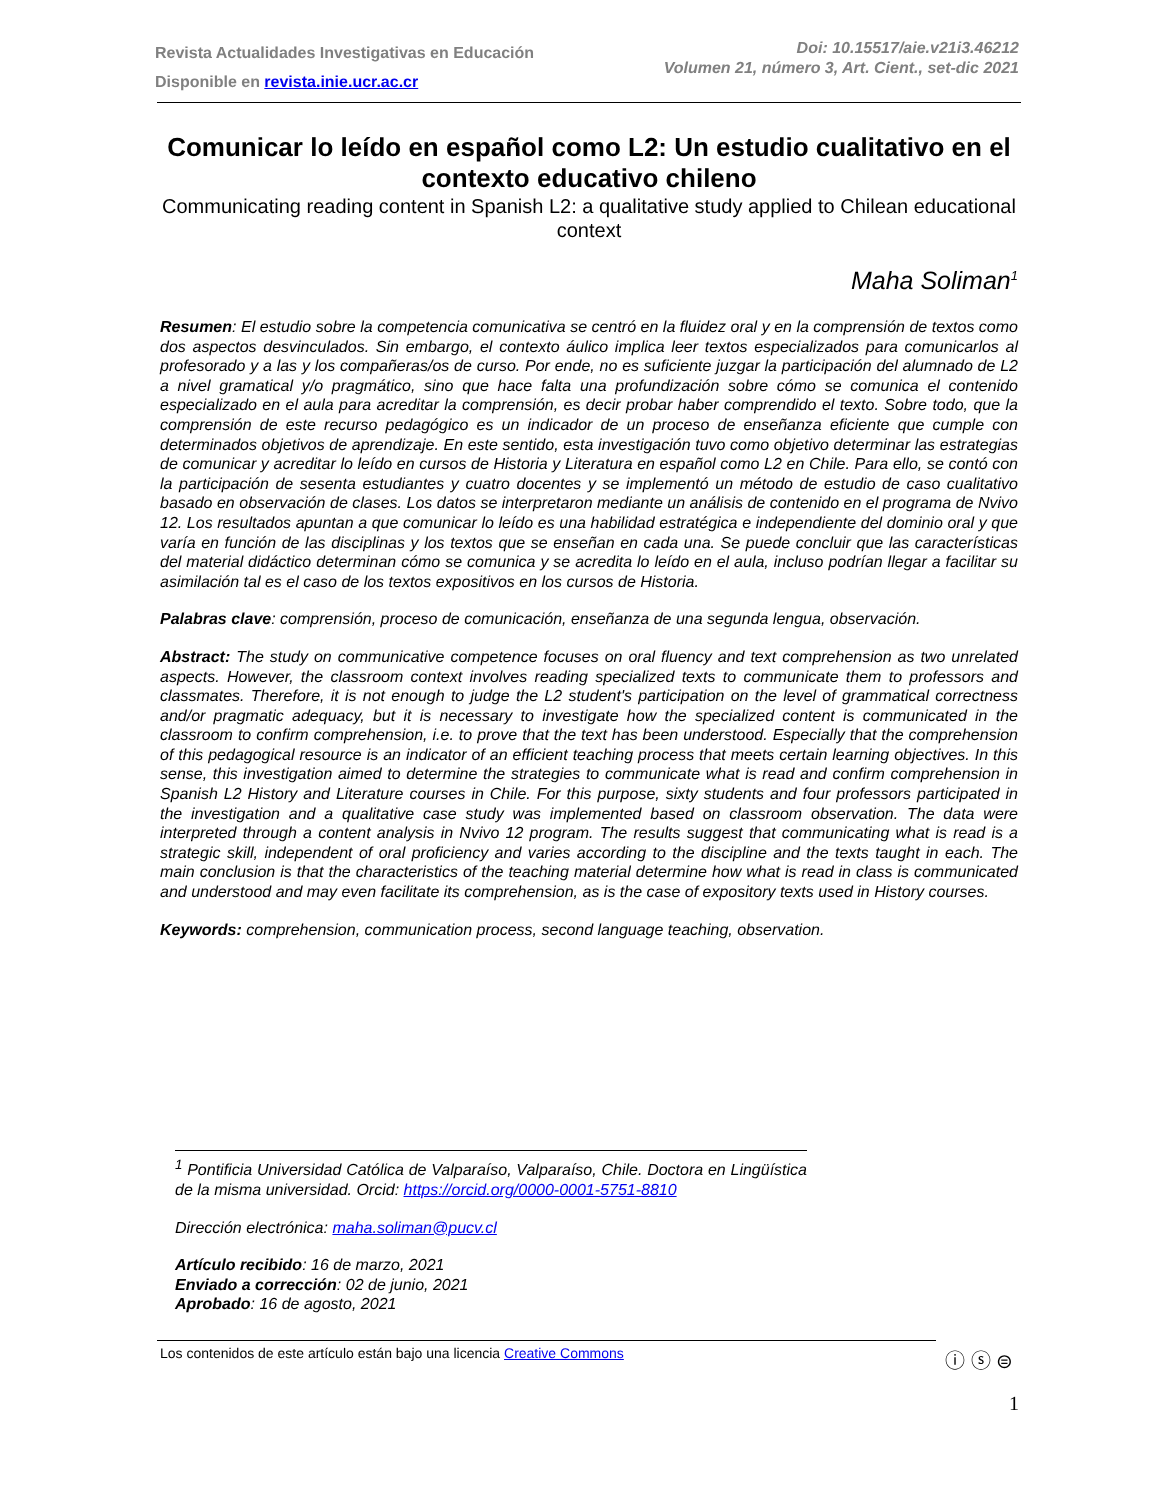Revista Actualidades Investigativas en Educación
Disponible en revista.inie.ucr.ac.cr
Doi: 10.15517/aie.v21i3.46212
Volumen 21, número 3, Art. Cient., set-dic 2021
Comunicar lo leído en español como L2: Un estudio cualitativo en el contexto educativo chileno
Communicating reading content in Spanish L2: a qualitative study applied to Chilean educational context
Maha Soliman<sup>1</sup>
Resumen: El estudio sobre la competencia comunicativa se centró en la fluidez oral y en la comprensión de textos como dos aspectos desvinculados. Sin embargo, el contexto áulico implica leer textos especializados para comunicarlos al profesorado y a las y los compañeras/os de curso. Por ende, no es suficiente juzgar la participación del alumnado de L2 a nivel gramatical y/o pragmático, sino que hace falta una profundización sobre cómo se comunica el contenido especializado en el aula para acreditar la comprensión, es decir probar haber comprendido el texto. Sobre todo, que la comprensión de este recurso pedagógico es un indicador de un proceso de enseñanza eficiente que cumple con determinados objetivos de aprendizaje. En este sentido, esta investigación tuvo como objetivo determinar las estrategias de comunicar y acreditar lo leído en cursos de Historia y Literatura en español como L2 en Chile. Para ello, se contó con la participación de sesenta estudiantes y cuatro docentes y se implementó un método de estudio de caso cualitativo basado en observación de clases. Los datos se interpretaron mediante un análisis de contenido en el programa de Nvivo 12. Los resultados apuntan a que comunicar lo leído es una habilidad estratégica e independiente del dominio oral y que varía en función de las disciplinas y los textos que se enseñan en cada una. Se puede concluir que las características del material didáctico determinan cómo se comunica y se acredita lo leído en el aula, incluso podrían llegar a facilitar su asimilación tal es el caso de los textos expositivos en los cursos de Historia.
Palabras clave: comprensión, proceso de comunicación, enseñanza de una segunda lengua, observación.
Abstract: The study on communicative competence focuses on oral fluency and text comprehension as two unrelated aspects. However, the classroom context involves reading specialized texts to communicate them to professors and classmates. Therefore, it is not enough to judge the L2 student's participation on the level of grammatical correctness and/or pragmatic adequacy, but it is necessary to investigate how the specialized content is communicated in the classroom to confirm comprehension, i.e. to prove that the text has been understood. Especially that the comprehension of this pedagogical resource is an indicator of an efficient teaching process that meets certain learning objectives. In this sense, this investigation aimed to determine the strategies to communicate what is read and confirm comprehension in Spanish L2 History and Literature courses in Chile. For this purpose, sixty students and four professors participated in the investigation and a qualitative case study was implemented based on classroom observation. The data were interpreted through a content analysis in Nvivo 12 program. The results suggest that communicating what is read is a strategic skill, independent of oral proficiency and varies according to the discipline and the texts taught in each. The main conclusion is that the characteristics of the teaching material determine how what is read in class is communicated and understood and may even facilitate its comprehension, as is the case of expository texts used in History courses.
Keywords: comprehension, communication process, second language teaching, observation.
<sup>1</sup> Pontificia Universidad Católica de Valparaíso, Valparaíso, Chile. Doctora en Lingüística de la misma universidad. Orcid: https://orcid.org/0000-0001-5751-8810
Dirección electrónica: maha.soliman@pucv.cl
Artículo recibido: 16 de marzo, 2021
Enviado a corrección: 02 de junio, 2021
Aprobado: 16 de agosto, 2021
Los contenidos de este artículo están bajo una licencia Creative Commons ⓘ ⓢ ⊜
1